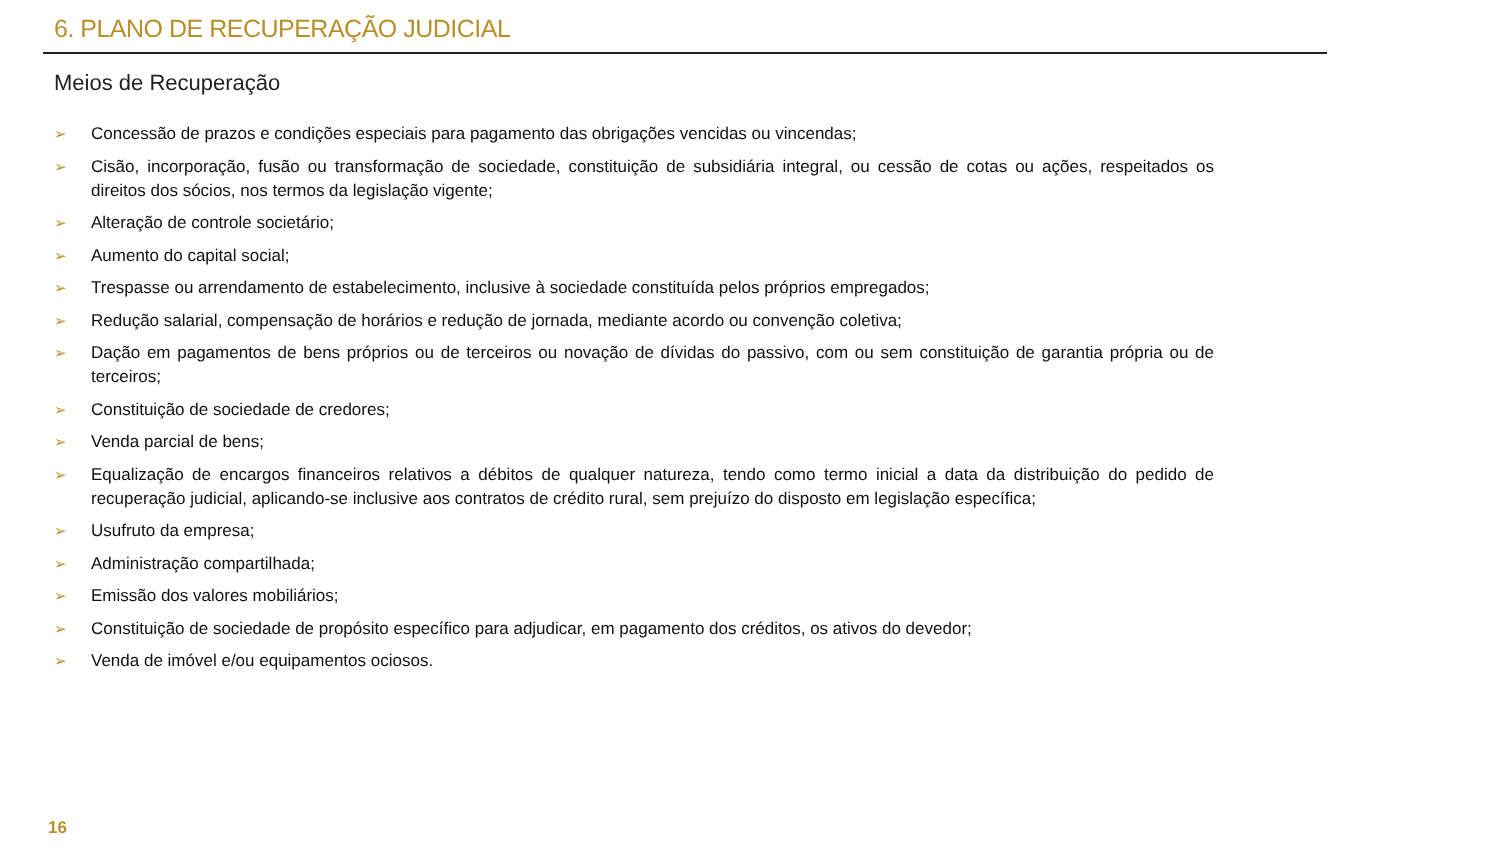6. PLANO DE RECUPERAÇÃO JUDICIAL
Meios de Recuperação
➢ Concessão de prazos e condições especiais para pagamento das obrigações vencidas ou vincendas;
➢ Cisão, incorporação, fusão ou transformação de sociedade, constituição de subsidiária integral, ou cessão de cotas ou ações, respeitados os direitos dos sócios, nos termos da legislação vigente;
➢ Alteração de controle societário;
➢ Aumento do capital social;
➢ Trespasse ou arrendamento de estabelecimento, inclusive à sociedade constituída pelos próprios empregados;
➢ Redução salarial, compensação de horários e redução de jornada, mediante acordo ou convenção coletiva;
➢ Dação em pagamentos de bens próprios ou de terceiros ou novação de dívidas do passivo, com ou sem constituição de garantia própria ou de terceiros;
➢ Constituição de sociedade de credores;
➢ Venda parcial de bens;
➢ Equalização de encargos financeiros relativos a débitos de qualquer natureza, tendo como termo inicial a data da distribuição do pedido de recuperação judicial, aplicando-se inclusive aos contratos de crédito rural, sem prejuízo do disposto em legislação específica;
➢ Usufruto da empresa;
➢ Administração compartilhada;
➢ Emissão dos valores mobiliários;
➢ Constituição de sociedade de propósito específico para adjudicar, em pagamento dos créditos, os ativos do devedor;
➢ Venda de imóvel e/ou equipamentos ociosos.
16